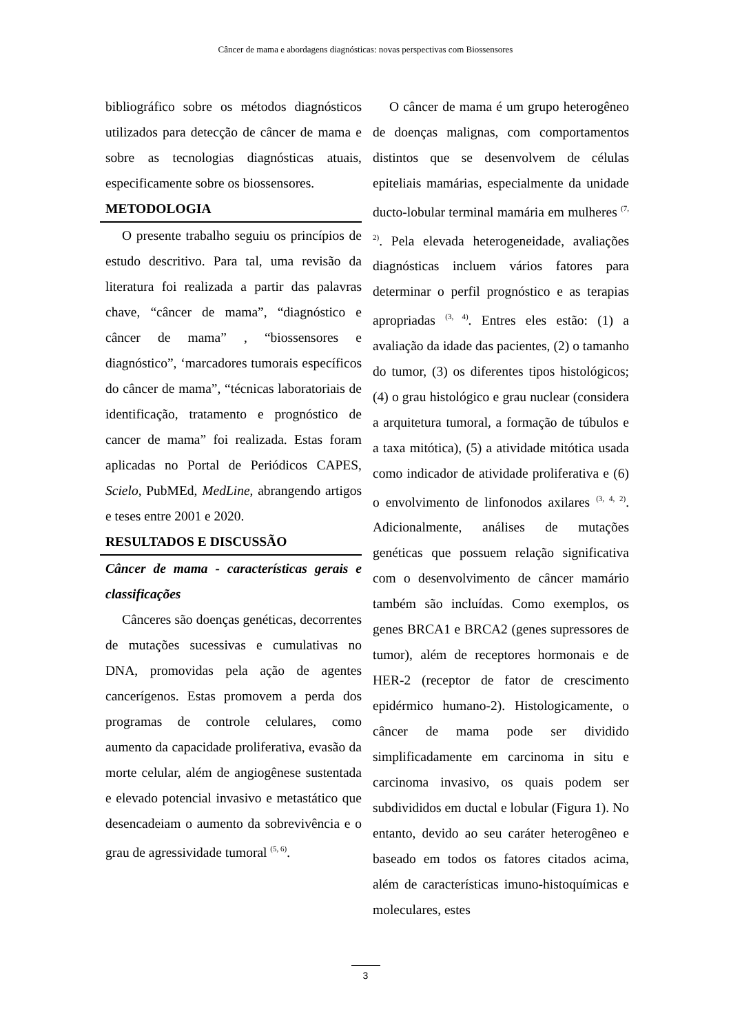Câncer de mama e abordagens diagnósticas: novas perspectivas com Biossensores
bibliográfico sobre os métodos diagnósticos utilizados para detecção de câncer de mama e sobre as tecnologias diagnósticas atuais, especificamente sobre os biossensores.
METODOLOGIA
O presente trabalho seguiu os princípios de estudo descritivo. Para tal, uma revisão da literatura foi realizada a partir das palavras chave, “câncer de mama”, “diagnóstico e câncer de mama” , “biossensores e diagnóstico”, ‘marcadores tumorais específicos do câncer de mama”, “técnicas laboratoriais de identificação, tratamento e prognóstico de cancer de mama” foi realizada. Estas foram aplicadas no Portal de Periódicos CAPES, Scielo, PubMEd, MedLine, abrangendo artigos e teses entre 2001 e 2020.
RESULTADOS E DISCUSSÃO
Câncer de mama - características gerais e classificações
Cânceres são doenças genéticas, decorrentes de mutações sucessivas e cumulativas no DNA, promovidas pela ação de agentes cancerígenos. Estas promovem a perda dos programas de controle celulares, como aumento da capacidade proliferativa, evasão da morte celular, além de angiogênese sustentada e elevado potencial invasivo e metastático que desencadeiam o aumento da sobrevivência e o grau de agressividade tumoral <sup>(5, 6)</sup>.
O câncer de mama é um grupo heterogêneo de doenças malignas, com comportamentos distintos que se desenvolvem de células epiteliais mamárias, especialmente da unidade ducto-lobular terminal mamária em mulheres <sup>(7, 2)</sup>. Pela elevada heterogeneidade, avaliações diagnósticas incluem vários fatores para determinar o perfil prognóstico e as terapias apropriadas <sup>(3, 4)</sup>. Entres eles estão: (1) a avaliação da idade das pacientes, (2) o tamanho do tumor, (3) os diferentes tipos histológicos; (4) o grau histológico e grau nuclear (considera a arquitetura tumoral, a formação de túbulos e a taxa mitótica), (5) a atividade mitótica usada como indicador de atividade proliferativa e (6) o envolvimento de linfonodos axilares <sup>(3, 4, 2)</sup>. Adicionalmente, análises de mutações genéticas que possuem relação significativa com o desenvolvimento de câncer mamário também são incluídas. Como exemplos, os genes BRCA1 e BRCA2 (genes supressores de tumor), além de receptores hormonais e de HER-2 (receptor de fator de crescimento epidérmico humano-2). Histologicamente, o câncer de mama pode ser dividido simplificadamente em carcinoma in situ e carcinoma invasivo, os quais podem ser subdivididos em ductal e lobular (Figura 1). No entanto, devido ao seu caráter heterogêneo e baseado em todos os fatores citados acima, além de características imuno-histoquímicas e moleculares, estes
3